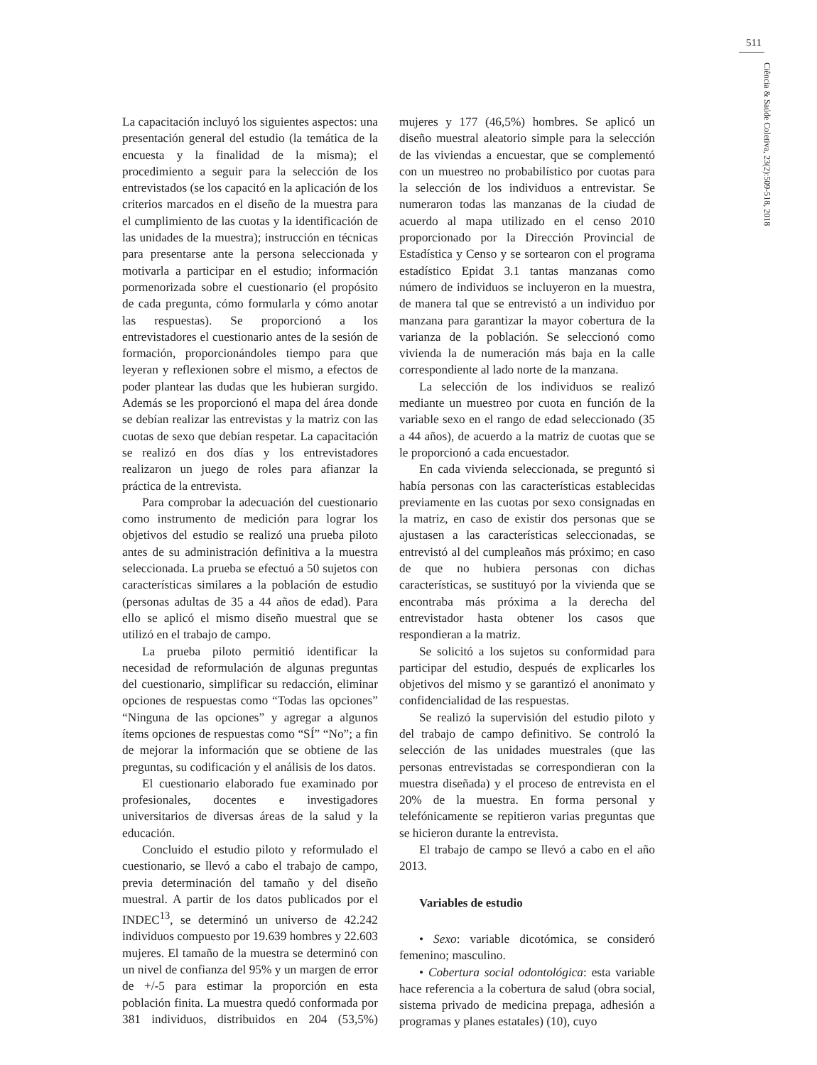511
Ciência & Saúde Coletiva, 23(2):509-518, 2018
La capacitación incluyó los siguientes aspectos: una presentación general del estudio (la temática de la encuesta y la finalidad de la misma); el procedimiento a seguir para la selección de los entrevistados (se los capacitó en la aplicación de los criterios marcados en el diseño de la muestra para el cumplimiento de las cuotas y la identificación de las unidades de la muestra); instrucción en técnicas para presentarse ante la persona seleccionada y motivarla a participar en el estudio; información pormenorizada sobre el cuestionario (el propósito de cada pregunta, cómo formularla y cómo anotar las respuestas). Se proporcionó a los entrevistadores el cuestionario antes de la sesión de formación, proporcionándoles tiempo para que leyeran y reflexionen sobre el mismo, a efectos de poder plantear las dudas que les hubieran surgido. Además se les proporcionó el mapa del área donde se debían realizar las entrevistas y la matriz con las cuotas de sexo que debían respetar. La capacitación se realizó en dos días y los entrevistadores realizaron un juego de roles para afianzar la práctica de la entrevista.
Para comprobar la adecuación del cuestionario como instrumento de medición para lograr los objetivos del estudio se realizó una prueba piloto antes de su administración definitiva a la muestra seleccionada. La prueba se efectuó a 50 sujetos con características similares a la población de estudio (personas adultas de 35 a 44 años de edad). Para ello se aplicó el mismo diseño muestral que se utilizó en el trabajo de campo.
La prueba piloto permitió identificar la necesidad de reformulación de algunas preguntas del cuestionario, simplificar su redacción, eliminar opciones de respuestas como “Todas las opciones” “Ninguna de las opciones” y agregar a algunos ítems opciones de respuestas como “SÍ” “No”; a fin de mejorar la información que se obtiene de las preguntas, su codificación y el análisis de los datos.
El cuestionario elaborado fue examinado por profesionales, docentes e investigadores universitarios de diversas áreas de la salud y la educación.
Concluido el estudio piloto y reformulado el cuestionario, se llevó a cabo el trabajo de campo, previa determinación del tamaño y del diseño muestral. A partir de los datos publicados por el INDEC<sup>13</sup>, se determinó un universo de 42.242 individuos compuesto por 19.639 hombres y 22.603 mujeres. El tamaño de la muestra se determinó con un nivel de confianza del 95% y un margen de error de +/-5 para estimar la proporción en esta población finita. La muestra quedó conformada por 381 individuos, distribuidos en 204 (53,5%) mujeres y 177 (46,5%) hombres. Se aplicó un diseño muestral aleatorio simple para la selección de las viviendas a encuestar, que se complementó con un muestreo no probabilístico por cuotas para la selección de los individuos a entrevistar. Se numeraron todas las manzanas de la ciudad de acuerdo al mapa utilizado en el censo 2010 proporcionado por la Dirección Provincial de Estadística y Censo y se sortearon con el programa estadístico Epidat 3.1 tantas manzanas como número de individuos se incluyeron en la muestra, de manera tal que se entrevistó a un individuo por manzana para garantizar la mayor cobertura de la varianza de la población. Se seleccionó como vivienda la de numeración más baja en la calle correspondiente al lado norte de la manzana.
La selección de los individuos se realizó mediante un muestreo por cuota en función de la variable sexo en el rango de edad seleccionado (35 a 44 años), de acuerdo a la matriz de cuotas que se le proporcionó a cada encuestador.
En cada vivienda seleccionada, se preguntó si había personas con las características establecidas previamente en las cuotas por sexo consignadas en la matriz, en caso de existir dos personas que se ajustasen a las características seleccionadas, se entrevistó al del cumpleaños más próximo; en caso de que no hubiera personas con dichas características, se sustituyó por la vivienda que se encontraba más próxima a la derecha del entrevistador hasta obtener los casos que respondieran a la matriz.
Se solicitó a los sujetos su conformidad para participar del estudio, después de explicarles los objetivos del mismo y se garantizó el anonimato y confidencialidad de las respuestas.
Se realizó la supervisión del estudio piloto y del trabajo de campo definitivo. Se controló la selección de las unidades muestrales (que las personas entrevistadas se correspondieran con la muestra diseñada) y el proceso de entrevista en el 20% de la muestra. En forma personal y telefónicamente se repitieron varias preguntas que se hicieron durante la entrevista.
El trabajo de campo se llevó a cabo en el año 2013.
Variables de estudio
• Sexo: variable dicotómica, se consideró femenino; masculino.
• Cobertura social odontológica: esta variable hace referencia a la cobertura de salud (obra social, sistema privado de medicina prepaga, adhesión a programas y planes estatales) (10), cuyo